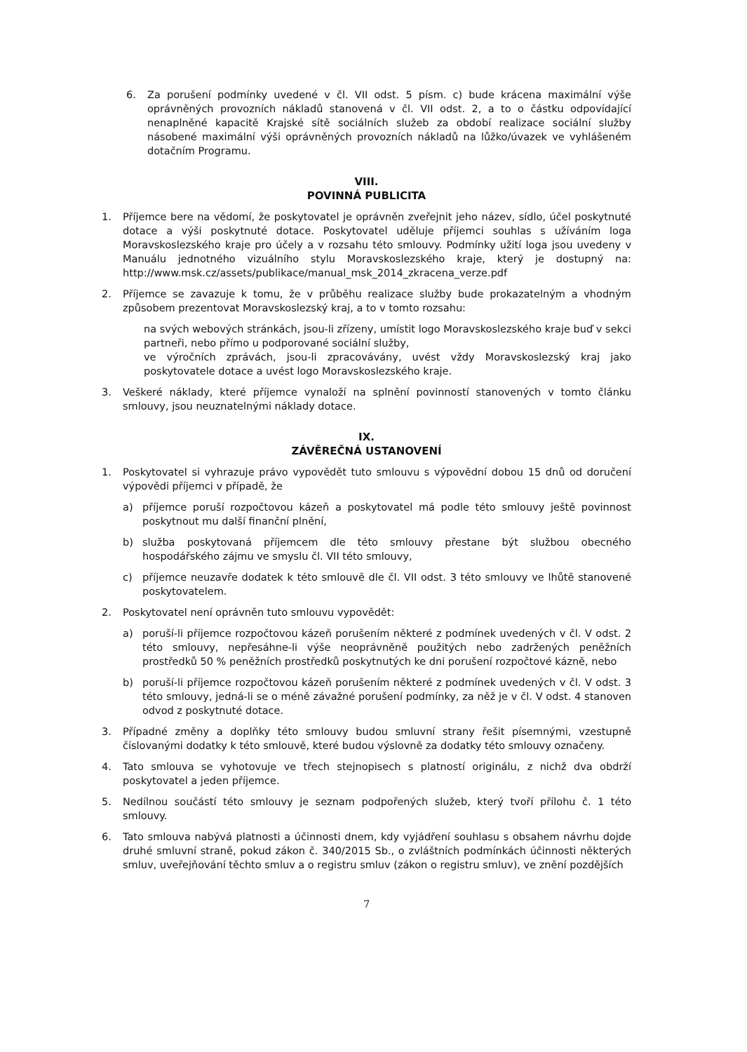6. Za porušení podmínky uvedené v čl. VII odst. 5 písm. c) bude krácena maximální výše oprávněných provozních nákladů stanovená v čl. VII odst. 2, a to o částku odpovídající nenaplněné kapacitě Krajské sítě sociálních služeb za období realizace sociální služby násobené maximální výši oprávněných provozních nákladů na lůžko/úvazek ve vyhlášeném dotačním Programu.
VIII.
POVINNÁ PUBLICITA
1. Příjemce bere na vědomí, že poskytovatel je oprávněn zveřejnit jeho název, sídlo, účel poskytnuté dotace a výši poskytnuté dotace. Poskytovatel uděluje příjemci souhlas s užíváním loga Moravskoslezského kraje pro účely a v rozsahu této smlouvy. Podmínky užití loga jsou uvedeny v Manuálu jednotného vizuálního stylu Moravskoslezského kraje, který je dostupný na: http://www.msk.cz/assets/publikace/manual_msk_2014_zkracena_verze.pdf
2. Příjemce se zavazuje k tomu, že v průběhu realizace služby bude prokazatelným a vhodným způsobem prezentovat Moravskoslezský kraj, a to v tomto rozsahu:
na svých webových stránkách, jsou-li zřízeny, umístit logo Moravskoslezského kraje buď v sekci partneři, nebo přímo u podporované sociální služby,
ve výročních zprávách, jsou-li zpracovávány, uvést vždy Moravskoslezský kraj jako poskytovatele dotace a uvést logo Moravskoslezského kraje.
3. Veškeré náklady, které příjemce vynaloží na splnění povinností stanovených v tomto článku smlouvy, jsou neuznatelnými náklady dotace.
IX.
ZÁVĚREČNÁ USTANOVENÍ
1. Poskytovatel si vyhrazuje právo vypovědět tuto smlouvu s výpovědní dobou 15 dnů od doručení výpovědi příjemci v případě, že
a) příjemce poruší rozpočtovou kázeň a poskytovatel má podle této smlouvy ještě povinnost poskytnout mu další finanční plnění,
b) služba poskytovaná příjemcem dle této smlouvy přestane být službou obecného hospodářského zájmu ve smyslu čl. VII této smlouvy,
c) příjemce neuzavře dodatek k této smlouvě dle čl. VII odst. 3 této smlouvy ve lhůtě stanovené poskytovatelem.
2. Poskytovatel není oprávněn tuto smlouvu vypovědět:
a) poruší-li příjemce rozpočtovou kázeň porušením některé z podmínek uvedených v čl. V odst. 2 této smlouvy, nepřesáhne-li výše neoprávněně použitých nebo zadržených peněžních prostředků 50 % peněžních prostředků poskytnutých ke dni porušení rozpočtové kázně, nebo
b) poruší-li příjemce rozpočtovou kázeň porušením některé z podmínek uvedených v čl. V odst. 3 této smlouvy, jedná-li se o méně závažné porušení podmínky, za něž je v čl. V odst. 4 stanoven odvod z poskytnuté dotace.
3. Případné změny a doplňky této smlouvy budou smluvní strany řešit písemnými, vzestupně číslovanými dodatky k této smlouvě, které budou výslovně za dodatky této smlouvy označeny.
4. Tato smlouva se vyhotovuje ve třech stejnopisech s platností originálu, z nichž dva obdrží poskytovatel a jeden příjemce.
5. Nedílnou součástí této smlouvy je seznam podpořených služeb, který tvoří přílohu č. 1 této smlouvy.
6. Tato smlouva nabývá platnosti a účinnosti dnem, kdy vyjádření souhlasu s obsahem návrhu dojde druhé smluvní straně, pokud zákon č. 340/2015 Sb., o zvláštních podmínkách účinnosti některých smluv, uveřejňování těchto smluv a o registru smluv (zákon o registru smluv), ve znění pozdějších
7